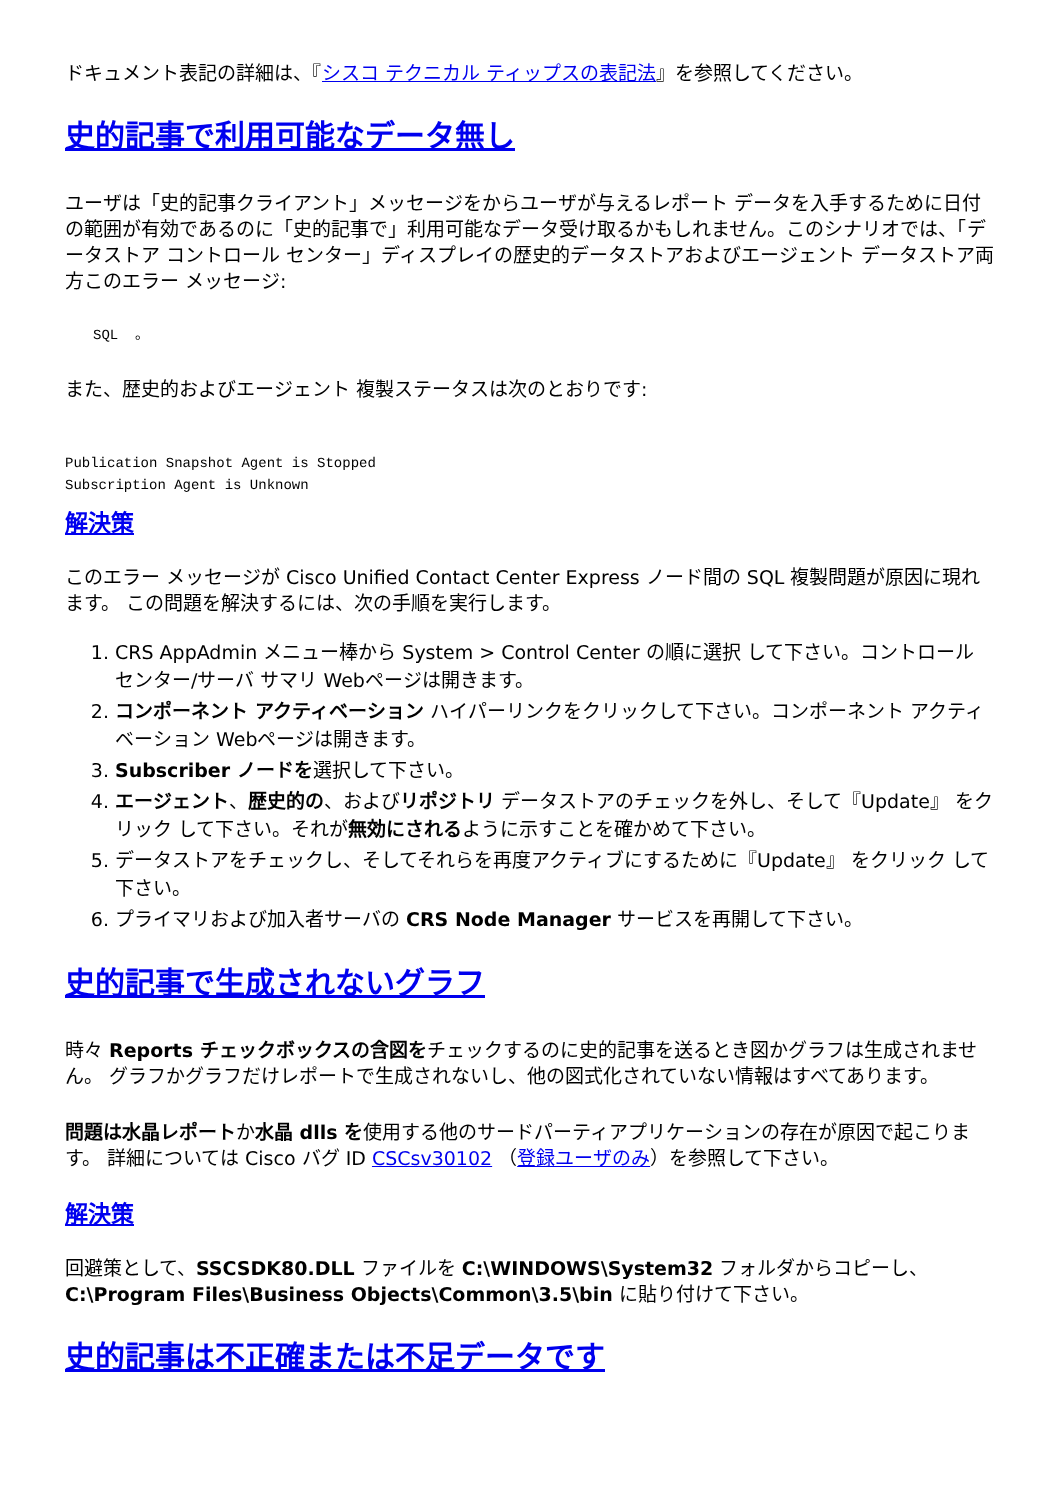ドキュメント表記の詳細は、『シスコ テクニカル ティップスの表記法』を参照してください。
史的記事で利用可能なデータ無し
ユーザは「史的記事クライアント」メッセージをからユーザが与えるレポート データを入手するために日付の範囲が有効であるのに「史的記事で」利用可能なデータ受け取るかもしれません。このシナリオでは、「データストア コントロール センター」ディスプレイの歴史的データストアおよびエージェント データストア両方このエラー メッセージ:
SQL  。
また、歴史的およびエージェント 複製ステータスは次のとおりです:
Publication Snapshot Agent is Stopped
Subscription Agent is Unknown
解決策
このエラー メッセージが Cisco Unified Contact Center Express ノード間の SQL 複製問題が原因に現れます。 この問題を解決するには、次の手順を実行します。
1. CRS AppAdmin メニュー棒から System > Control Center の順に選択 して下さい。コントロール センター/サーバ サマリ Webページは開きます。
2. コンポーネント アクティベーション ハイパーリンクをクリックして下さい。コンポーネント アクティベーション Webページは開きます。
3. Subscriber ノードを選択して下さい。
4. エージェント、歴史的の、およびリポジトリ データストアのチェックを外し、そして『Update』 をクリック して下さい。それが無効にされるように示すことを確かめて下さい。
5. データストアをチェックし、そしてそれらを再度アクティブにするために『Update』 をクリック して下さい。
6. プライマリおよび加入者サーバの CRS Node Manager サービスを再開して下さい。
史的記事で生成されないグラフ
時々 Reports チェックボックスの含図をチェックするのに史的記事を送るとき図かグラフは生成されません。 グラフかグラフだけレポートで生成されないし、他の図式化されていない情報はすべてあります。
問題は水晶レポートか水晶 dlls を使用する他のサードパーティアプリケーションの存在が原因で起こります。 詳細については Cisco バグ ID CSCsv30102 （登録ユーザのみ）を参照して下さい。
解決策
回避策として、SSCSDK80.DLL ファイルを C:\WINDOWS\System32 フォルダからコピーし、C:\Program Files\Business Objects\Common\3.5\bin に貼り付けて下さい。
史的記事は不正確または不足データです